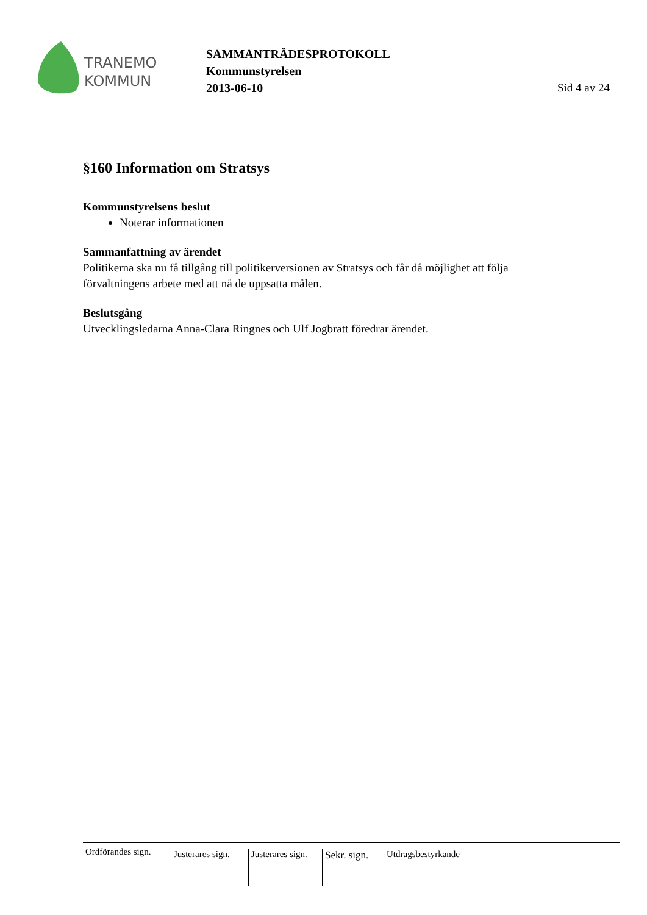TRANEMO
KOMMUN
SAMMANTRÄDESPROTOKOLL
Kommunstyrelsen
2013-06-10 Sid 4 av 24
§160 Information om Stratsys
Kommunstyrelsens beslut
Noterar informationen
Sammanfattning av ärendet
Politikerna ska nu få tillgång till politikerversionen av Stratsys och får då möjlighet att följa förvaltningens arbete med att nå de uppsatta målen.
Beslutsgång
Utvecklingsledarna Anna-Clara Ringnes och Ulf Jogbratt föredrar ärendet.
Ordförandes sign.
Justerares sign.
Justerares sign.
Sekr. sign.
Utdragsbestyrkande